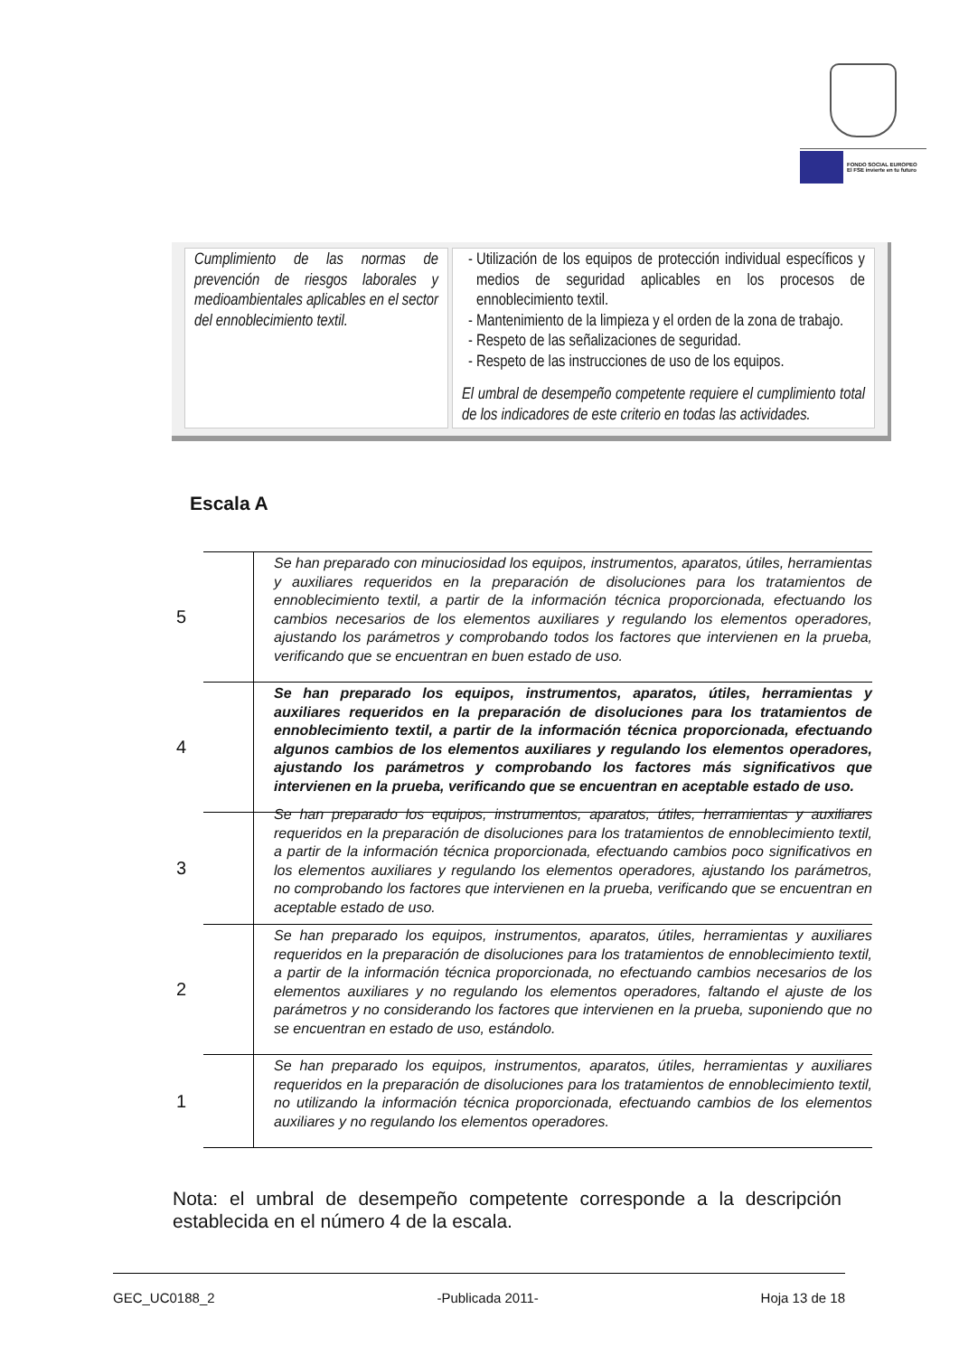FONDO SOCIAL EUROPEO
El FSE invierte en tu futuro
| Cumplimiento de las normas de prevención de riesgos laborales y medioambientales aplicables en el sector del ennoblecimiento textil. | Utilización de los equipos de protección individual específicos y medios de seguridad aplicables en los procesos de ennoblecimiento textil. Mantenimiento de la limpieza y el orden de la zona de trabajo. Respeto de las señalizaciones de seguridad. Respeto de las instrucciones de uso de los equipos. El umbral de desempeño competente requiere el cumplimiento total de los indicadores de este criterio en todas las actividades. |
Escala A
5
Se han preparado con minuciosidad los equipos, instrumentos, aparatos, útiles, herramientas y auxiliares requeridos en la preparación de disoluciones para los tratamientos de ennoblecimiento textil, a partir de la información técnica proporcionada, efectuando los cambios necesarios de los elementos auxiliares y regulando los elementos operadores, ajustando los parámetros y comprobando todos los factores que intervienen en la prueba, verificando que se encuentran en buen estado de uso.
4
Se han preparado los equipos, instrumentos, aparatos, útiles, herramientas y auxiliares requeridos en la preparación de disoluciones para los tratamientos de ennoblecimiento textil, a partir de la información técnica proporcionada, efectuando algunos cambios de los elementos auxiliares y regulando los elementos operadores, ajustando los parámetros y comprobando los factores más significativos que intervienen en la prueba, verificando que se encuentran en aceptable estado de uso.
3
Se han preparado los equipos, instrumentos, aparatos, útiles, herramientas y auxiliares requeridos en la preparación de disoluciones para los tratamientos de ennoblecimiento textil, a partir de la información técnica proporcionada, efectuando cambios poco significativos en los elementos auxiliares y regulando los elementos operadores, ajustando los parámetros, no comprobando los factores que intervienen en la prueba, verificando que se encuentran en aceptable estado de uso.
2
Se han preparado los equipos, instrumentos, aparatos, útiles, herramientas y auxiliares requeridos en la preparación de disoluciones para los tratamientos de ennoblecimiento textil, a partir de la información técnica proporcionada, no efectuando cambios necesarios de los elementos auxiliares y no regulando los elementos operadores, faltando el ajuste de los parámetros y no considerando los factores que intervienen en la prueba, suponiendo que no se encuentran en estado de uso, estándolo.
1
Se han preparado los equipos, instrumentos, aparatos, útiles, herramientas y auxiliares requeridos en la preparación de disoluciones para los tratamientos de ennoblecimiento textil, no utilizando la información técnica proporcionada, efectuando cambios de los elementos auxiliares y no regulando los elementos operadores.
Nota: el umbral de desempeño competente corresponde a la descripción establecida en el número 4 de la escala.
GEC_UC0188_2 -Publicada 2011- Hoja 13 de 18